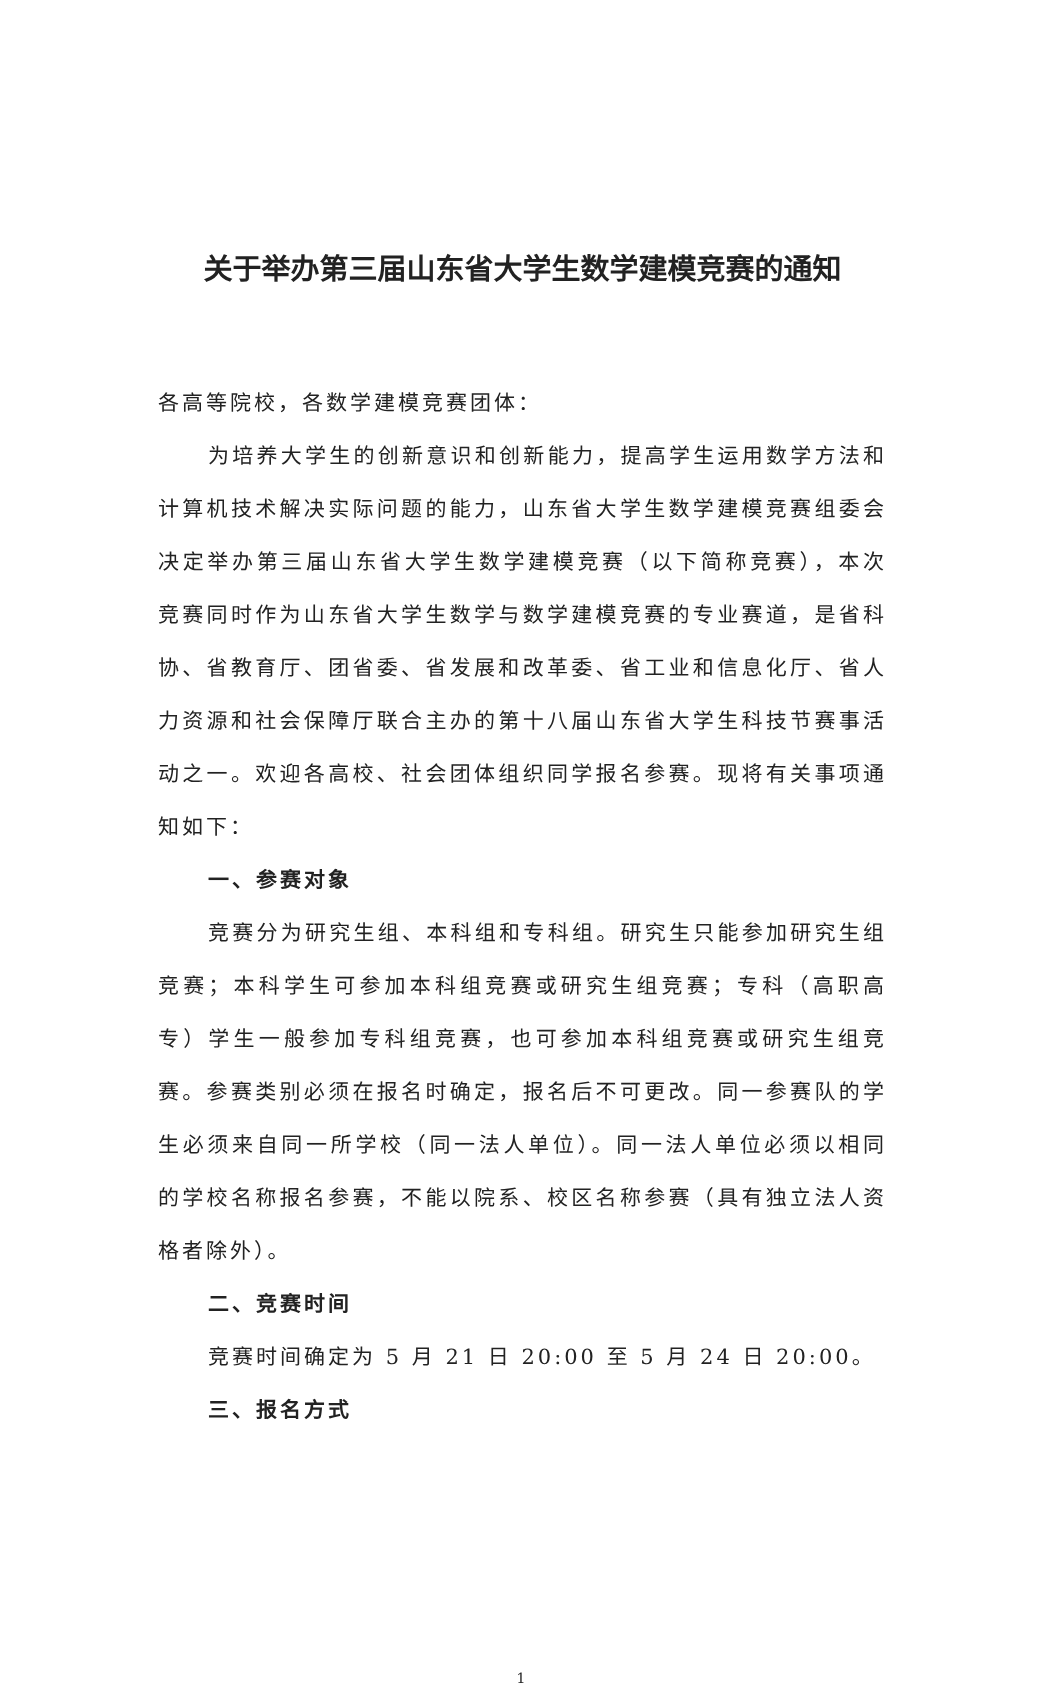关于举办第三届山东省大学生数学建模竞赛的通知
各高等院校，各数学建模竞赛团体：
为培养大学生的创新意识和创新能力，提高学生运用数学方法和计算机技术解决实际问题的能力，山东省大学生数学建模竞赛组委会决定举办第三届山东省大学生数学建模竞赛（以下简称竞赛），本次竞赛同时作为山东省大学生数学与数学建模竞赛的专业赛道，是省科协、省教育厅、团省委、省发展和改革委、省工业和信息化厅、省人力资源和社会保障厅联合主办的第十八届山东省大学生科技节赛事活动之一。欢迎各高校、社会团体组织同学报名参赛。现将有关事项通知如下：
一、参赛对象
竞赛分为研究生组、本科组和专科组。研究生只能参加研究生组竞赛；本科学生可参加本科组竞赛或研究生组竞赛；专科（高职高专）学生一般参加专科组竞赛，也可参加本科组竞赛或研究生组竞赛。参赛类别必须在报名时确定，报名后不可更改。同一参赛队的学生必须来自同一所学校（同一法人单位）。同一法人单位必须以相同的学校名称报名参赛，不能以院系、校区名称参赛（具有独立法人资格者除外）。
二、竞赛时间
竞赛时间确定为 5 月 21 日 20:00 至 5 月 24 日 20:00。
三、报名方式
1